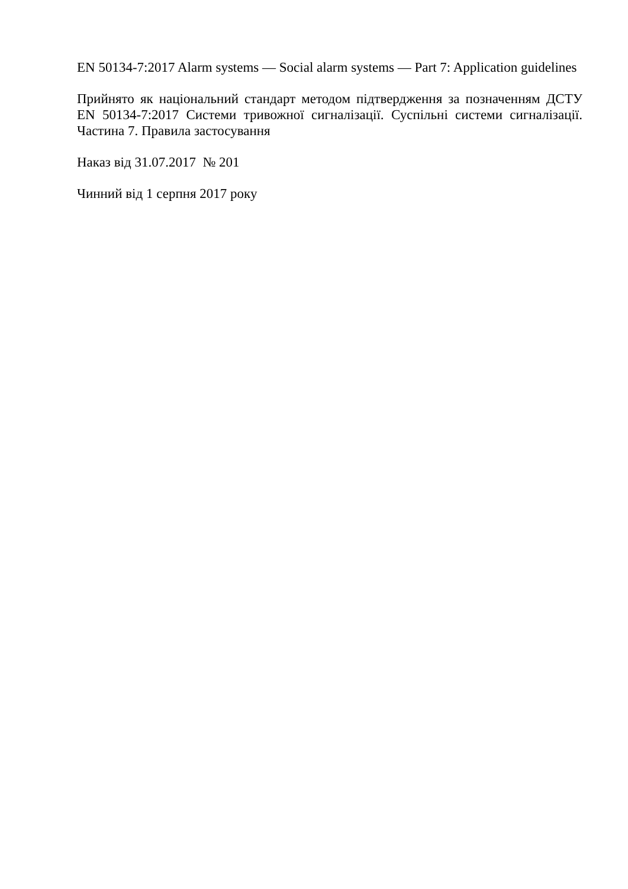EN 50134-7:2017 Alarm systems — Social alarm systems — Part 7: Application guidelines
Прийнято як національний стандарт методом підтвердження за позначенням ДСТУ EN 50134-7:2017 Системи тривожної сигналізації. Суспільні системи сигналізації. Частина 7. Правила застосування
Наказ від 31.07.2017 № 201
Чинний від 1 серпня 2017 року